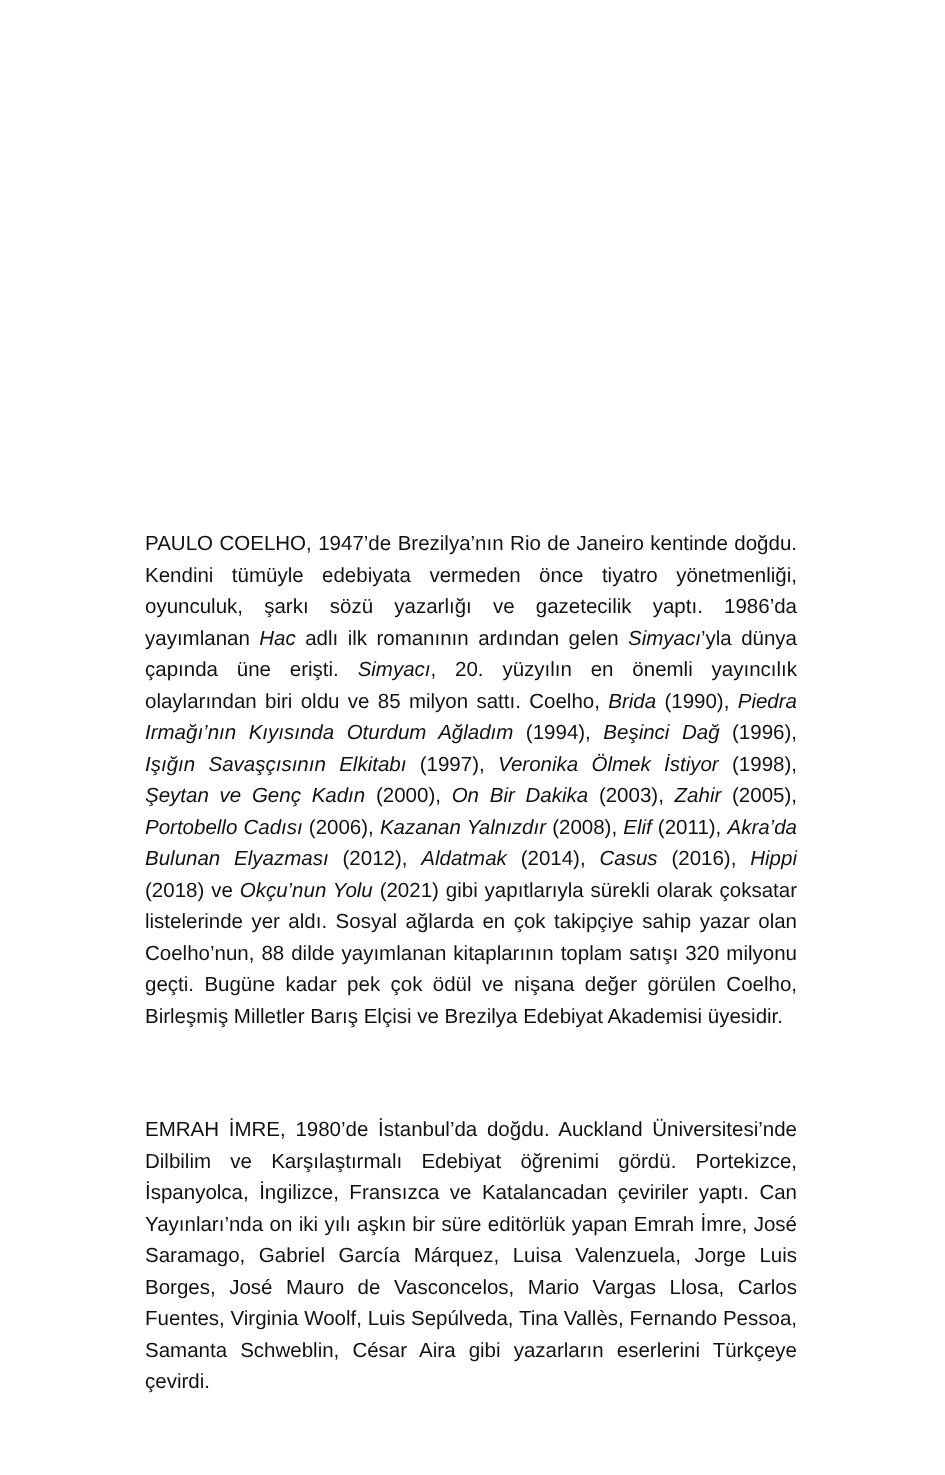PAULO COELHO, 1947’de Brezilya’nın Rio de Janeiro kentinde doğdu. Kendini tümüyle edebiyata vermeden önce tiyatro yönetmenliği, oyunculuk, şarkı sözü yazarlığı ve gazetecilik yaptı. 1986’da yayımlanan Hac adlı ilk romanının ardından gelen Simyacı’yla dünya çapında üne erişti. Simyacı, 20. yüzyılın en önemli yayıncılık olaylarından biri oldu ve 85 milyon sattı. Coelho, Brida (1990), Piedra Irmağı’nın Kıyısında Oturdum Ağladım (1994), Beşinci Dağ (1996), Işığın Savaşçısının Elkitabı (1997), Veronika Ölmek İstiyor (1998), Şeytan ve Genç Kadın (2000), On Bir Dakika (2003), Zahir (2005), Portobello Cadısı (2006), Kazanan Yalnızdır (2008), Elif (2011), Akra’da Bulunan Elyazması (2012), Aldatmak (2014), Casus (2016), Hippi (2018) ve Okçu’nun Yolu (2021) gibi yapıtlarıyla sürekli olarak çoksatar listelerinde yer aldı. Sosyal ağlarda en çok takipçiye sahip yazar olan Coelho’nun, 88 dilde yayımlanan kitaplarının toplam satışı 320 milyonu geçti. Bugüne kadar pek çok ödül ve nişana değer görülen Coelho, Birleşmiş Milletler Barış Elçisi ve Brezilya Edebiyat Akademisi üyesidir.
EMRAH İMRE, 1980’de İstanbul’da doğdu. Auckland Üniversitesi’nde Dilbilim ve Karşılaştırmalı Edebiyat öğrenimi gördü. Portekizce, İspanyolca, İngilizce, Fransızca ve Katalancadan çeviriler yaptı. Can Yayınları’nda on iki yılı aşkın bir süre editörlük yapan Emrah İmre, José Saramago, Gabriel García Márquez, Luisa Valenzuela, Jorge Luis Borges, José Mauro de Vasconcelos, Mario Vargas Llosa, Carlos Fuentes, Virginia Woolf, Luis Sepúlveda, Tina Vallès, Fernando Pessoa, Samanta Schweblin, César Aira gibi yazarların eserlerini Türkçeye çevirdi.